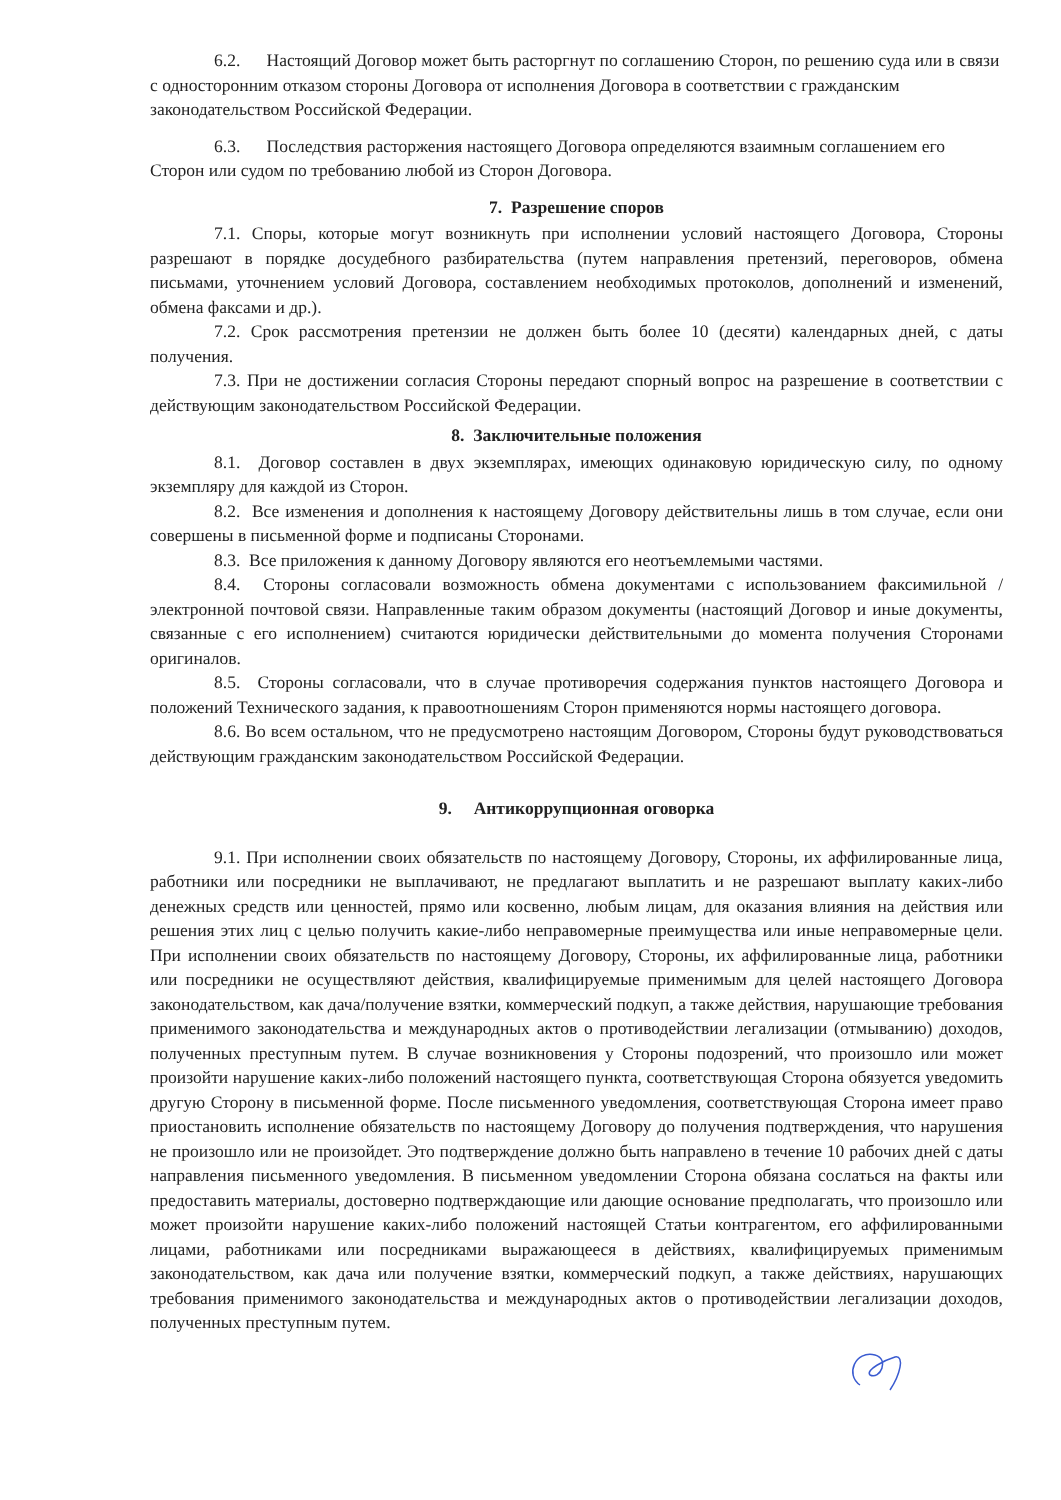6.2. Настоящий Договор может быть расторгнут по соглашению Сторон, по решению суда или в связи с односторонним отказом стороны Договора от исполнения Договора в соответствии с гражданским законодательством Российской Федерации.
6.3. Последствия расторжения настоящего Договора определяются взаимным соглашением его Сторон или судом по требованию любой из Сторон Договора.
7. Разрешение споров
7.1. Споры, которые могут возникнуть при исполнении условий настоящего Договора, Стороны разрешают в порядке досудебного разбирательства (путем направления претензий, переговоров, обмена письмами, уточнением условий Договора, составлением необходимых протоколов, дополнений и изменений, обмена факсами и др.).
7.2. Срок рассмотрения претензии не должен быть более 10 (десяти) календарных дней, с даты получения.
7.3. При не достижении согласия Стороны передают спорный вопрос на разрешение в соответствии с действующим законодательством Российской Федерации.
8. Заключительные положения
8.1. Договор составлен в двух экземплярах, имеющих одинаковую юридическую силу, по одному экземпляру для каждой из Сторон.
8.2. Все изменения и дополнения к настоящему Договору действительны лишь в том случае, если они совершены в письменной форме и подписаны Сторонами.
8.3. Все приложения к данному Договору являются его неотъемлемыми частями.
8.4. Стороны согласовали возможность обмена документами с использованием факсимильной / электронной почтовой связи. Направленные таким образом документы (настоящий Договор и иные документы, связанные с его исполнением) считаются юридически действительными до момента получения Сторонами оригиналов.
8.5. Стороны согласовали, что в случае противоречия содержания пунктов настоящего Договора и положений Технического задания, к правоотношениям Сторон применяются нормы настоящего договора.
8.6. Во всем остальном, что не предусмотрено настоящим Договором, Стороны будут руководствоваться действующим гражданским законодательством Российской Федерации.
9. Антикоррупционная оговорка
9.1. При исполнении своих обязательств по настоящему Договору, Стороны, их аффилированные лица, работники или посредники не выплачивают, не предлагают выплатить и не разрешают выплату каких-либо денежных средств или ценностей, прямо или косвенно, любым лицам, для оказания влияния на действия или решения этих лиц с целью получить какие-либо неправомерные преимущества или иные неправомерные цели. При исполнении своих обязательств по настоящему Договору, Стороны, их аффилированные лица, работники или посредники не осуществляют действия, квалифицируемые применимым для целей настоящего Договора законодательством, как дача/получение взятки, коммерческий подкуп, а также действия, нарушающие требования применимого законодательства и международных актов о противодействии легализации (отмыванию) доходов, полученных преступным путем. В случае возникновения у Стороны подозрений, что произошло или может произойти нарушение каких-либо положений настоящего пункта, соответствующая Сторона обязуется уведомить другую Сторону в письменной форме. После письменного уведомления, соответствующая Сторона имеет право приостановить исполнение обязательств по настоящему Договору до получения подтверждения, что нарушения не произошло или не произойдет. Это подтверждение должно быть направлено в течение 10 рабочих дней с даты направления письменного уведомления. В письменном уведомлении Сторона обязана сослаться на факты или предоставить материалы, достоверно подтверждающие или дающие основание предполагать, что произошло или может произойти нарушение каких-либо положений настоящей Статьи контрагентом, его аффилированными лицами, работниками или посредниками выражающееся в действиях, квалифицируемых применимым законодательством, как дача или получение взятки, коммерческий подкуп, а также действиях, нарушающих требования применимого законодательства и международных актов о противодействии легализации доходов, полученных преступным путем.